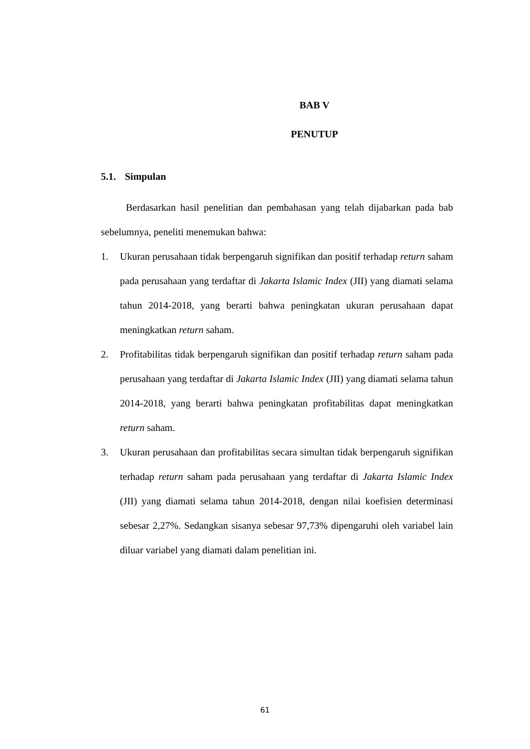BAB V
PENUTUP
5.1. Simpulan
Berdasarkan hasil penelitian dan pembahasan yang telah dijabarkan pada bab sebelumnya, peneliti menemukan bahwa:
1. Ukuran perusahaan tidak berpengaruh signifikan dan positif terhadap return saham pada perusahaan yang terdaftar di Jakarta Islamic Index (JII) yang diamati selama tahun 2014-2018, yang berarti bahwa peningkatan ukuran perusahaan dapat meningkatkan return saham.
2. Profitabilitas tidak berpengaruh signifikan dan positif terhadap return saham pada perusahaan yang terdaftar di Jakarta Islamic Index (JII) yang diamati selama tahun 2014-2018, yang berarti bahwa peningkatan profitabilitas dapat meningkatkan return saham.
3. Ukuran perusahaan dan profitabilitas secara simultan tidak berpengaruh signifikan terhadap return saham pada perusahaan yang terdaftar di Jakarta Islamic Index (JII) yang diamati selama tahun 2014-2018, dengan nilai koefisien determinasi sebesar 2,27%. Sedangkan sisanya sebesar 97,73% dipengaruhi oleh variabel lain diluar variabel yang diamati dalam penelitian ini.
61